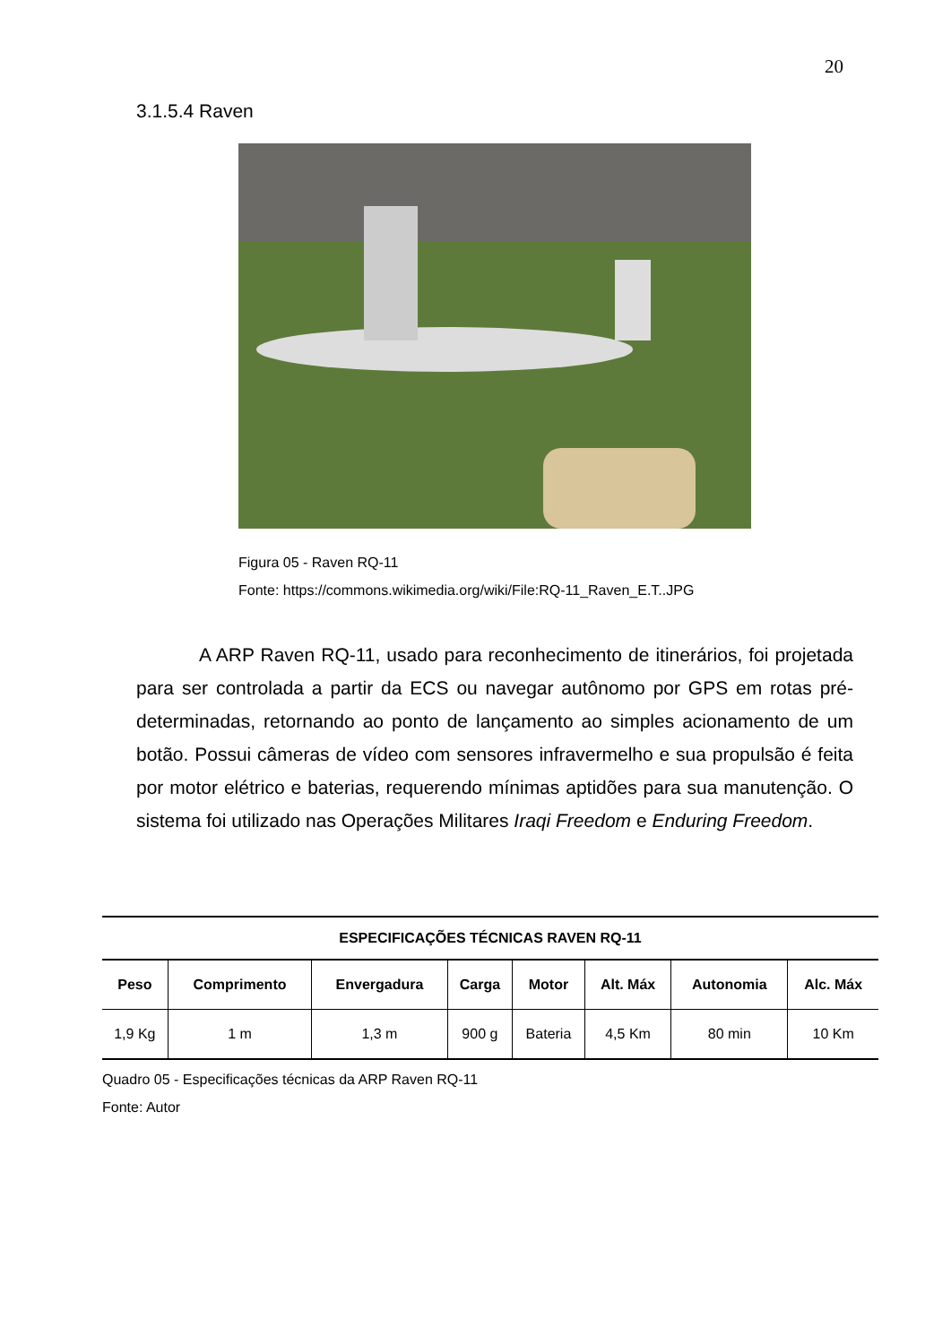20
3.1.5.4 Raven
Figura 05 - Raven RQ-11
Fonte: https://commons.wikimedia.org/wiki/File:RQ-11_Raven_E.T..JPG
A ARP Raven RQ-11, usado para reconhecimento de itinerários, foi projetada para ser controlada a partir da ECS ou navegar autônomo por GPS em rotas pré-determinadas, retornando ao ponto de lançamento ao simples acionamento de um botão. Possui câmeras de vídeo com sensores infravermelho e sua propulsão é feita por motor elétrico e baterias, requerendo mínimas aptidões para sua manutenção. O sistema foi utilizado nas Operações Militares Iraqi Freedom e Enduring Freedom.
| ESPECIFICAÇÕES TÉCNICAS RAVEN RQ-11 |
| --- |
| Peso | Comprimento | Envergadura | Carga | Motor | Alt. Máx | Autonomia | Alc. Máx |
| --- | --- | --- | --- | --- | --- | --- | --- |
| 1,9 Kg | 1 m | 1,3 m | 900 g | Bateria | 4,5 Km | 80 min | 10 Km |
Quadro 05 - Especificações técnicas da ARP Raven RQ-11
Fonte: Autor